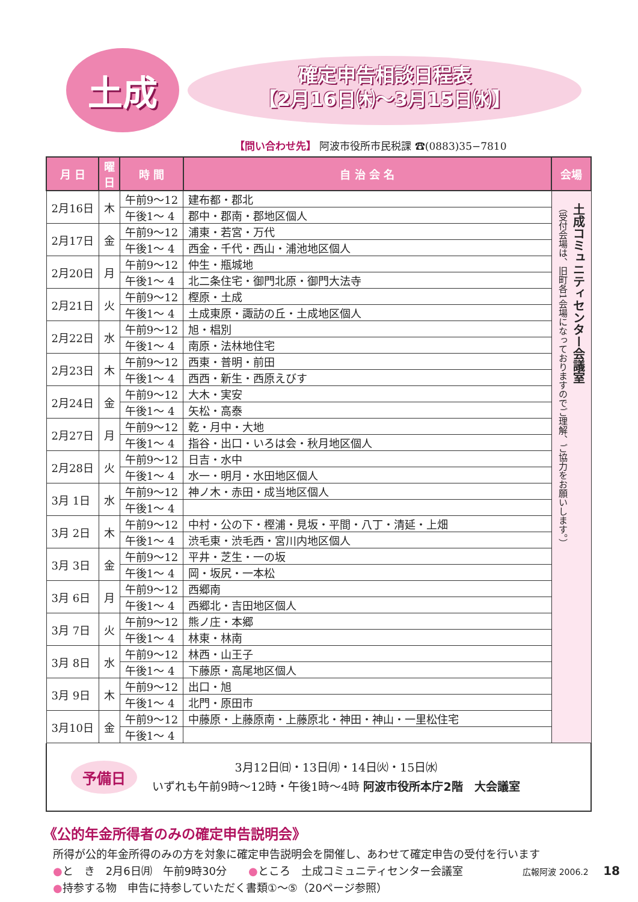土成
確定申告相談日程表
【2月16日㈭〜3月15日㈬】
【問い合わせ先】 阿波市役所市民税課 ☎(0883)35−7810
| 月 日 | 曜日 | 時 間 | 自 治 会 名 | 会場 |
| --- | --- | --- | --- | --- |
| 2月16日 | 木 | 午前9〜12 | 建布都・郡北 | 土成コミュニティセンター会議室 （受付会場は、旧町各1会場になっておりますのでご理解、ご協力をお願いします。） |
| | | 午後1〜 4 | 郡中・郡南・郡地区個人 | |
| 2月17日 | 金 | 午前9〜12 | 浦東・若宮・万代 | |
| | | 午後1〜 4 | 西金・千代・西山・浦池地区個人 | |
| 2月20日 | 月 | 午前9〜12 | 仲生・瓶城地 | |
| | | 午後1〜 4 | 北二条住宅・御門北原・御門大法寺 | |
| 2月21日 | 火 | 午前9〜12 | 樫原・土成 | |
| | | 午後1〜 4 | 土成東原・諏訪の丘・土成地区個人 | |
| 2月22日 | 水 | 午前9〜12 | 旭・椙別 | |
| | | 午後1〜 4 | 南原・法林地住宅 | |
| 2月23日 | 木 | 午前9〜12 | 西東・普明・前田 | |
| | | 午後1〜 4 | 西西・新生・西原えびす | |
| 2月24日 | 金 | 午前9〜12 | 大木・実安 | |
| | | 午後1〜 4 | 矢松・高泰 | |
| 2月27日 | 月 | 午前9〜12 | 乾・月中・大地 | |
| | | 午後1〜 4 | 指谷・出口・いろは会・秋月地区個人 | |
| 2月28日 | 火 | 午前9〜12 | 日吉・水中 | |
| | | 午後1〜 4 | 水一・明月・水田地区個人 | |
| 3月 1日 | 水 | 午前9〜12 | 神ノ木・赤田・成当地区個人 | |
| | | 午後1〜 4 | | |
| 3月 2日 | 木 | 午前9〜12 | 中村・公の下・樫浦・見坂・平間・八丁・清延・上畑 | |
| | | 午後1〜 4 | 渋毛東・渋毛西・宮川内地区個人 | |
| 3月 3日 | 金 | 午前9〜12 | 平井・芝生・一の坂 | |
| | | 午後1〜 4 | 岡・坂尻・一本松 | |
| 3月 6日 | 月 | 午前9〜12 | 西郷南 | |
| | | 午後1〜 4 | 西郷北・吉田地区個人 | |
| 3月 7日 | 火 | 午前9〜12 | 熊ノ庄・本郷 | |
| | | 午後1〜 4 | 林東・林南 | |
| 3月 8日 | 水 | 午前9〜12 | 林西・山王子 | |
| | | 午後1〜 4 | 下藤原・高尾地区個人 | |
| 3月 9日 | 木 | 午前9〜12 | 出口・旭 | |
| | | 午後1〜 4 | 北門・原田市 | |
| 3月10日 | 金 | 午前9〜12 | 中藤原・上藤原南・上藤原北・神田・神山・一里松住宅 | |
| | | 午後1〜 4 | | |
予備日
3月12日㈰・13日㈪・14日㈫・15日㈬
いずれも午前9時〜12時・午後1時〜4時 阿波市役所本庁2階　大会議室
《公的年金所得者のみの確定申告説明会》
所得が公的年金所得のみの方を対象に確定申告説明会を開催し、あわせて確定申告の受付を行います
●と　き　2月6日㈪　午前9時30分　　●ところ　土成コミュニティセンター会議室
●持参する物　申告に持参していただく書類①〜⑤（20ページ参照）
広報阿波 2006.2 18